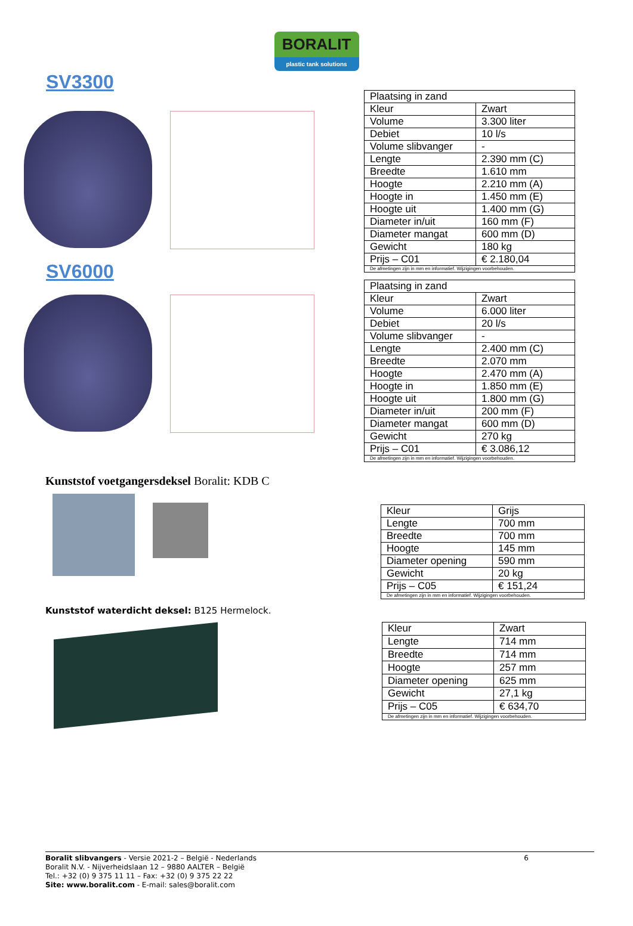BORALIT
plastic tank solutions
SV3300
| Plaatsing in zand | |
| Kleur | Zwart |
| Volume | 3.300 liter |
| Debiet | 10 l/s |
| Volume slibvanger | - |
| Lengte | 2.390 mm (C) |
| Breedte | 1.610 mm |
| Hoogte | 2.210 mm (A) |
| Hoogte in | 1.450 mm (E) |
| Hoogte uit | 1.400 mm (G) |
| Diameter in/uit | 160 mm (F) |
| Diameter mangat | 600 mm (D) |
| Gewicht | 180 kg |
| Prijs – C01 | € 2.180,04 |
| De afmetingen zijn in mm en informatief. Wijzigingen voorbehouden. | |
SV6000
| Plaatsing in zand | |
| Kleur | Zwart |
| Volume | 6.000 liter |
| Debiet | 20 l/s |
| Volume slibvanger | - |
| Lengte | 2.400 mm (C) |
| Breedte | 2.070 mm |
| Hoogte | 2.470 mm (A) |
| Hoogte in | 1.850 mm (E) |
| Hoogte uit | 1.800 mm (G) |
| Diameter in/uit | 200 mm (F) |
| Diameter mangat | 600 mm (D) |
| Gewicht | 270 kg |
| Prijs – C01 | € 3.086,12 |
| De afmetingen zijn in mm en informatief. Wijzigingen voorbehouden. | |
Kunststof voetgangersdeksel Boralit: KDB C
| Kleur | Grijs |
| Lengte | 700 mm |
| Breedte | 700 mm |
| Hoogte | 145 mm |
| Diameter opening | 590 mm |
| Gewicht | 20 kg |
| Prijs – C05 | € 151,24 |
| De afmetingen zijn in mm en informatief. Wijzigingen voorbehouden. | |
Kunststof waterdicht deksel: B125 Hermelock.
| Kleur | Zwart |
| Lengte | 714 mm |
| Breedte | 714 mm |
| Hoogte | 257 mm |
| Diameter opening | 625 mm |
| Gewicht | 27,1 kg |
| Prijs – C05 | € 634,70 |
| De afmetingen zijn in mm en informatief. Wijzigingen voorbehouden. | |
Boralit slibvangers - Versie 2021-2 – België - Nederlands 6
Boralit N.V. - Nijverheidslaan 12 – 9880 AALTER – België
Tel.: +32 (0) 9 375 11 11 – Fax: +32 (0) 9 375 22 22
Site: www.boralit.com - E-mail: sales@boralit.com